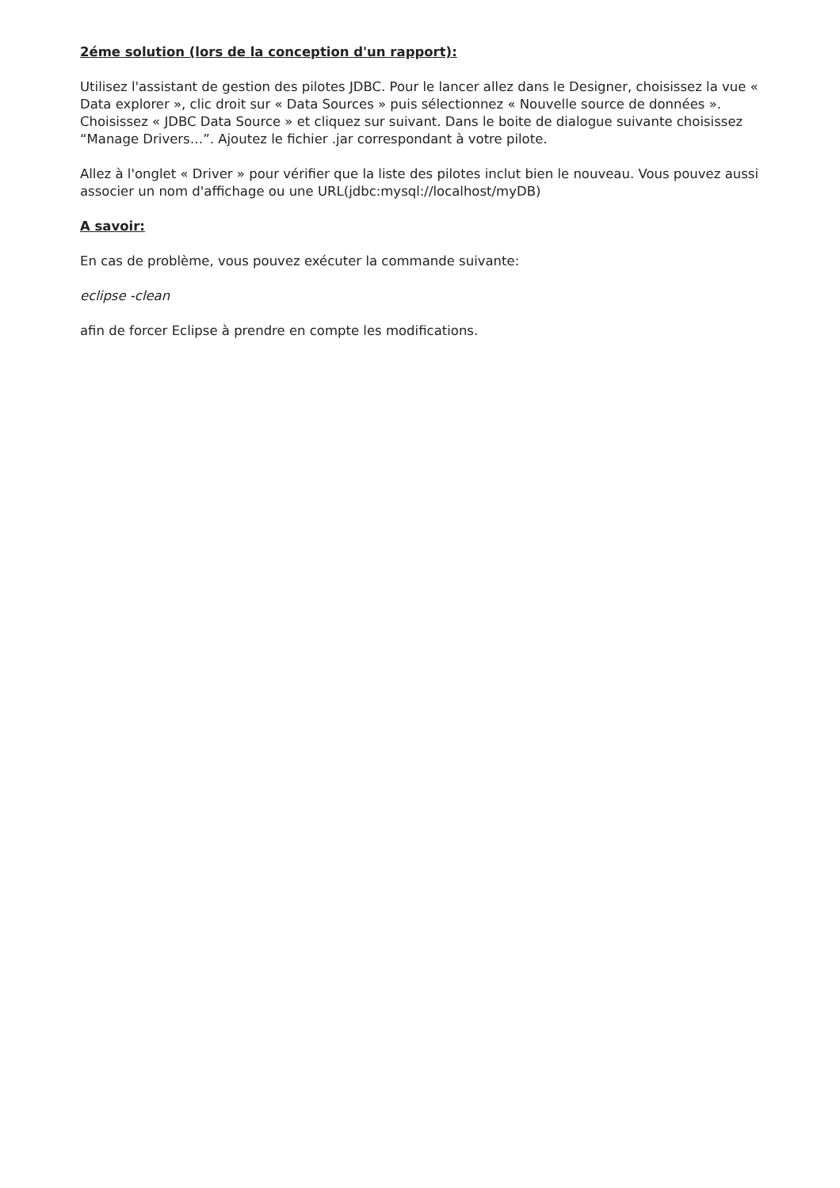2éme solution (lors de la conception d'un rapport):
Utilisez l'assistant de gestion des pilotes JDBC. Pour le lancer allez dans le Designer, choisissez la vue « Data explorer », clic droit sur « Data Sources » puis sélectionnez « Nouvelle source de données ». Choisissez « JDBC Data Source » et cliquez sur suivant. Dans le boite de dialogue suivante choisissez “Manage Drivers…”. Ajoutez le fichier .jar correspondant à votre pilote.
Allez à l'onglet « Driver » pour vérifier que la liste des pilotes inclut bien le nouveau. Vous pouvez aussi associer un nom d'affichage ou une URL(jdbc:mysql://localhost/myDB)
A savoir:
En cas de problème, vous pouvez exécuter la commande suivante:
eclipse -clean
afin de forcer Eclipse à prendre en compte les modifications.